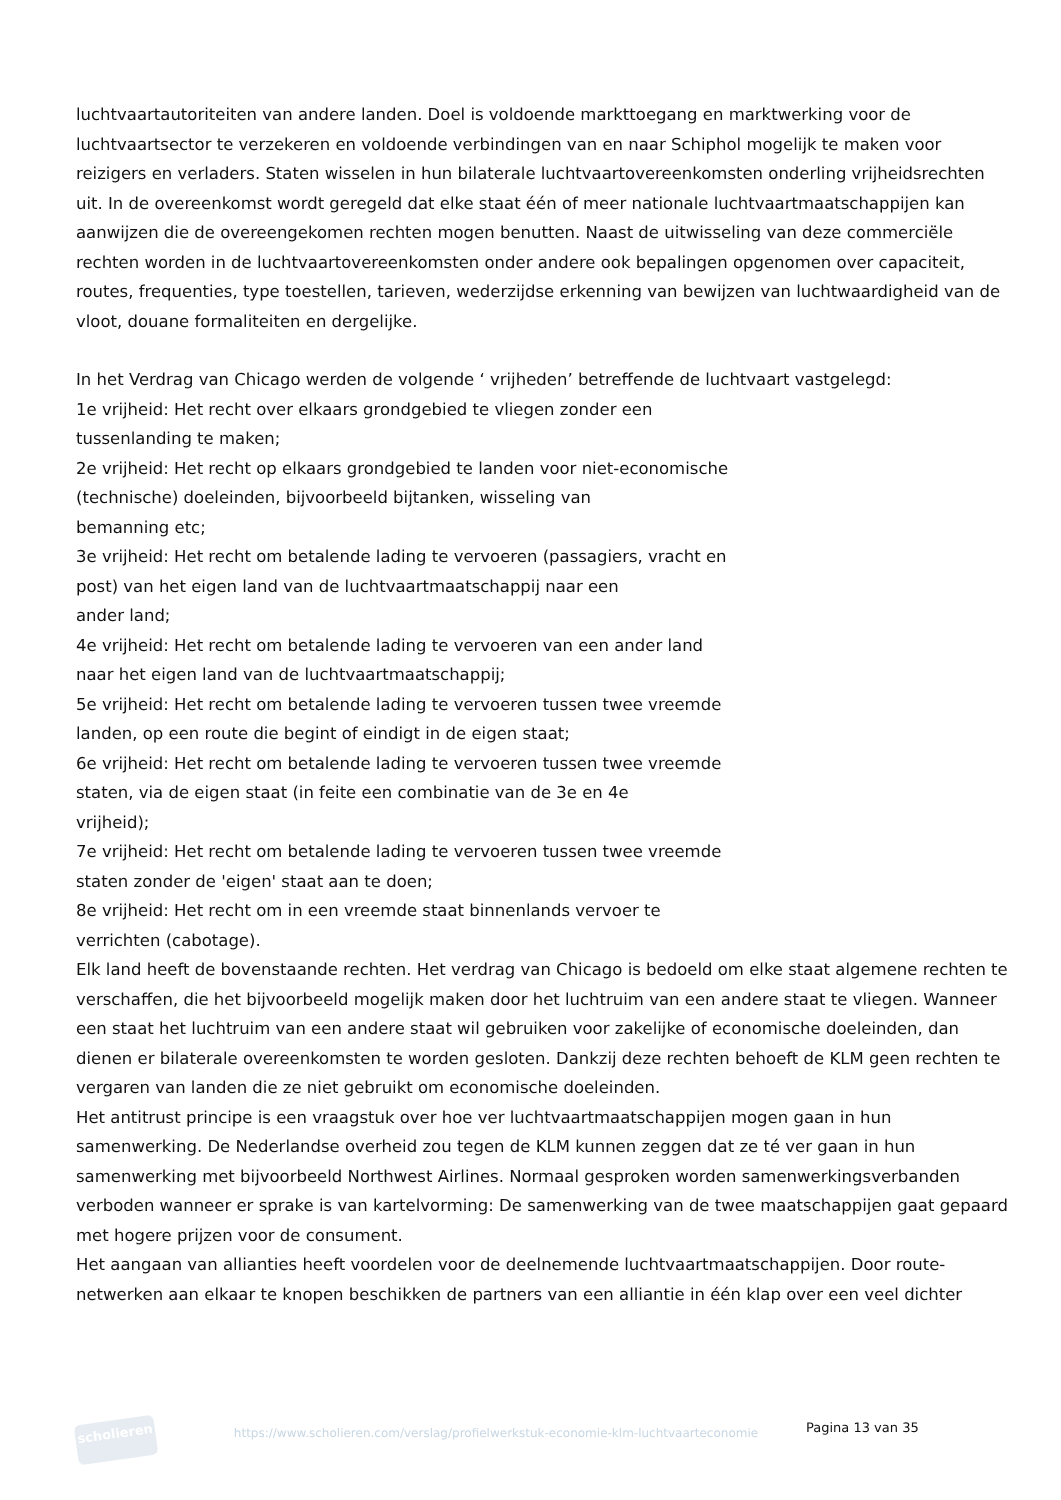luchtvaartautoriteiten van andere landen. Doel is voldoende markttoegang en marktwerking voor de luchtvaartsector te verzekeren en voldoende verbindingen van en naar Schiphol mogelijk te maken voor reizigers en verladers. Staten wisselen in hun bilaterale luchtvaartovereenkomsten onderling vrijheidsrechten uit. In de overeenkomst wordt geregeld dat elke staat één of meer nationale luchtvaartmaatschappijen kan aanwijzen die de overeengekomen rechten mogen benutten. Naast de uitwisseling van deze commerciële rechten worden in de luchtvaartovereenkomsten onder andere ook bepalingen opgenomen over capaciteit, routes, frequenties, type toestellen, tarieven, wederzijdse erkenning van bewijzen van luchtwaardigheid van de vloot, douane formaliteiten en dergelijke.
In het Verdrag van Chicago werden de volgende ‘ vrijheden’ betreffende de luchtvaart vastgelegd:
1e vrijheid: Het recht over elkaars grondgebied te vliegen zonder een
tussenlanding te maken;
2e vrijheid: Het recht op elkaars grondgebied te landen voor niet-economische
(technische) doeleinden, bijvoorbeeld bijtanken, wisseling van
bemanning etc;
3e vrijheid: Het recht om betalende lading te vervoeren (passagiers, vracht en
post) van het eigen land van de luchtvaartmaatschappij naar een
ander land;
4e vrijheid: Het recht om betalende lading te vervoeren van een ander land
naar het eigen land van de luchtvaartmaatschappij;
5e vrijheid: Het recht om betalende lading te vervoeren tussen twee vreemde
landen, op een route die begint of eindigt in de eigen staat;
6e vrijheid: Het recht om betalende lading te vervoeren tussen twee vreemde
staten, via de eigen staat (in feite een combinatie van de 3e en 4e
vrijheid);
7e vrijheid: Het recht om betalende lading te vervoeren tussen twee vreemde
staten zonder de 'eigen' staat aan te doen;
8e vrijheid: Het recht om in een vreemde staat binnenlands vervoer te
verrichten (cabotage).
Elk land heeft de bovenstaande rechten. Het verdrag van Chicago is bedoeld om elke staat algemene rechten te verschaffen, die het bijvoorbeeld mogelijk maken door het luchtruim van een andere staat te vliegen. Wanneer een staat het luchtruim van een andere staat wil gebruiken voor zakelijke of economische doeleinden, dan dienen er bilaterale overeenkomsten te worden gesloten. Dankzij deze rechten behoeft de KLM geen rechten te vergaren van landen die ze niet gebruikt om economische doeleinden.
Het antitrust principe is een vraagstuk over hoe ver luchtvaartmaatschappijen mogen gaan in hun samenwerking. De Nederlandse overheid zou tegen de KLM kunnen zeggen dat ze té ver gaan in hun samenwerking met bijvoorbeeld Northwest Airlines. Normaal gesproken worden samenwerkingsverbanden verboden wanneer er sprake is van kartelvorming: De samenwerking van de twee maatschappijen gaat gepaard met hogere prijzen voor de consument.
Het aangaan van allianties heeft voordelen voor de deelnemende luchtvaartmaatschappijen. Door route-netwerken aan elkaar te knopen beschikken de partners van een alliantie in één klap over een veel dichter
scholieren
https://www.scholieren.com/verslag/profielwerkstuk-economie-klm-luchtvaarteconomie
Pagina 13 van 35